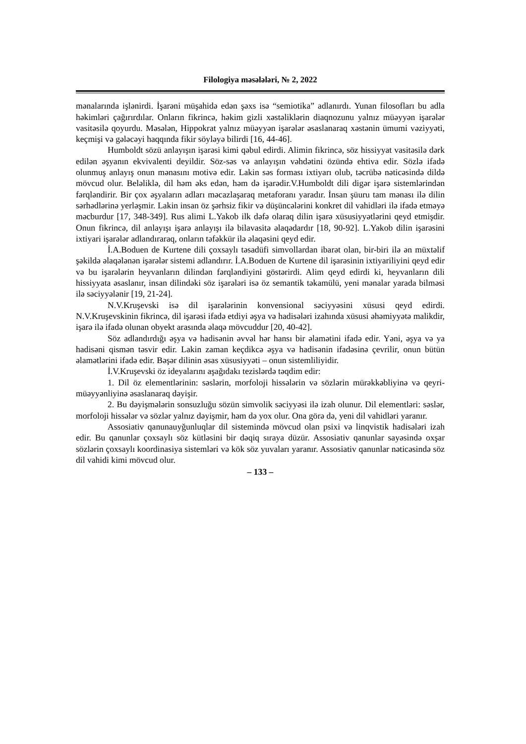Filologiya məsələləri, № 2, 2022
mənalarında işlənirdi. İşarəni müşahidə edən şəxs isə “semiotika” adlanırdı. Yunan filosofları bu adla həkimləri çağırırdılar. Onların fikrincə, həkim gizli xəstəliklərin diaqnozunu yalnız müəyyən işarələr vasitəsilə qoyurdu. Məsələn, Hippokrat yalnız müəyyən işarələr əsaslanaraq xəstənin ümumi vəziyyəti, keçmişi və gələcəyi haqqında fikir söyləyə bilirdi [16, 44-46].
Humboldt sözü anlayışın işarəsi kimi qəbul edirdi. Alimin fikrincə, söz hissiyyat vasitəsilə dərk edilən əşyanın ekvivalenti deyildir. Söz-səs və anlayışın vəhdətini özündə ehtiva edir. Sözlə ifadə olunmuş anlayış onun mənasını motivə edir. Lakin səs forması ixtiyarı olub, təcrübə nəticəsində dildə mövcud olur. Beləliklə, dil həm əks edən, həm də işarədir.V.Humboldt dili digər işarə sistemlərindən fərqləndirir. Bir çox əşyaların adları məcazlaşaraq metaforanı yaradır. İnsan şüuru tam mənası ilə dilin sərhədlərinə yerləşmir. Lakin insan öz şərhsiz fikir və düşüncələrini konkret dil vahidləri ilə ifadə etməyə məcburdur [17, 348-349]. Rus alimi L.Yakob ilk dəfə olaraq dilin işarə xüsusiyyətlərini qeyd etmişdir. Onun fikrincə, dil anlayışı işarə anlayışı ilə bilavasitə əlaqədardır [18, 90-92]. L.Yakob dilin işarəsini ixtiyari işarələr adlandıraraq, onların təfəkkür ilə əlaqəsini qeyd edir.
İ.A.Boduen de Kurtene dili çoxsaylı təsadüfi simvollardan ibarət olan, bir-biri ilə ən müxtəlif şəkildə əlaqələnən işarələr sistemi adlandırır. İ.A.Boduen de Kurtene dil işarəsinin ixtiyariliyini qeyd edir və bu işarələrin heyvanların dilindən fərqləndiyini göstərirdi. Alim qeyd edirdi ki, heyvanların dili hissiyyata əsaslanır, insan dilindəki söz işarələri isə öz semantik təkamülü, yeni mənalar yarada bilməsi ilə səciyyələnir [19, 21-24].
N.V.Kruşevski isə dil işarələrinin konvensional səciyyəsini xüsusi qeyd edirdi. N.V.Kruşevskinin fikrincə, dil işarəsi ifadə etdiyi əşya və hadisələri izahında xüsusi əhəmiyyətə malikdir, işarə ilə ifadə olunan obyekt arasında əlaqə mövcuddur [20, 40-42].
Söz adlandırdığı əşya və hadisənin əvvəl hər hansı bir əlamətini ifadə edir. Yəni, əşya və ya hadisəni qismən təsvir edir. Lakin zaman keçdikcə əşya və hadisənin ifadəsinə çevrilir, onun bütün əlamətlərini ifadə edir. Bəşər dilinin əsas xüsusiyyəti – onun sistemliliyidir.
İ.V.Kruşevski öz ideyalarını aşağıdakı tezislərdə təqdim edir:
1. Dil öz elementlərinin: səslərin, morfoloji hissələrin və sözlərin mürəkkəbliyinə və qeyri-müəyyənliyinə əsaslanaraq dəyişir.
2. Bu dəyişmələrin sonsuzluğu sözün simvolik səciyyəsi ilə izah olunur. Dil elementləri: səslər, morfoloji hissələr və sözlər yalnız dəyişmir, həm də yox olur. Ona görə də, yeni dil vahidləri yaranır.
Assosiativ qanunauyğunluqlar dil sistemində mövcud olan psixi və linqvistik hadisələri izah edir. Bu qanunlar çoxsaylı söz kütləsini bir dəqiq sıraya düzür. Assosiativ qanunlar sayəsində oxşar sözlərin çoxsaylı koordinasiya sistemləri və kök söz yuvaları yaranır. Assosiativ qanunlar nəticəsində söz dil vahidi kimi mövcud olur.
– 133 –